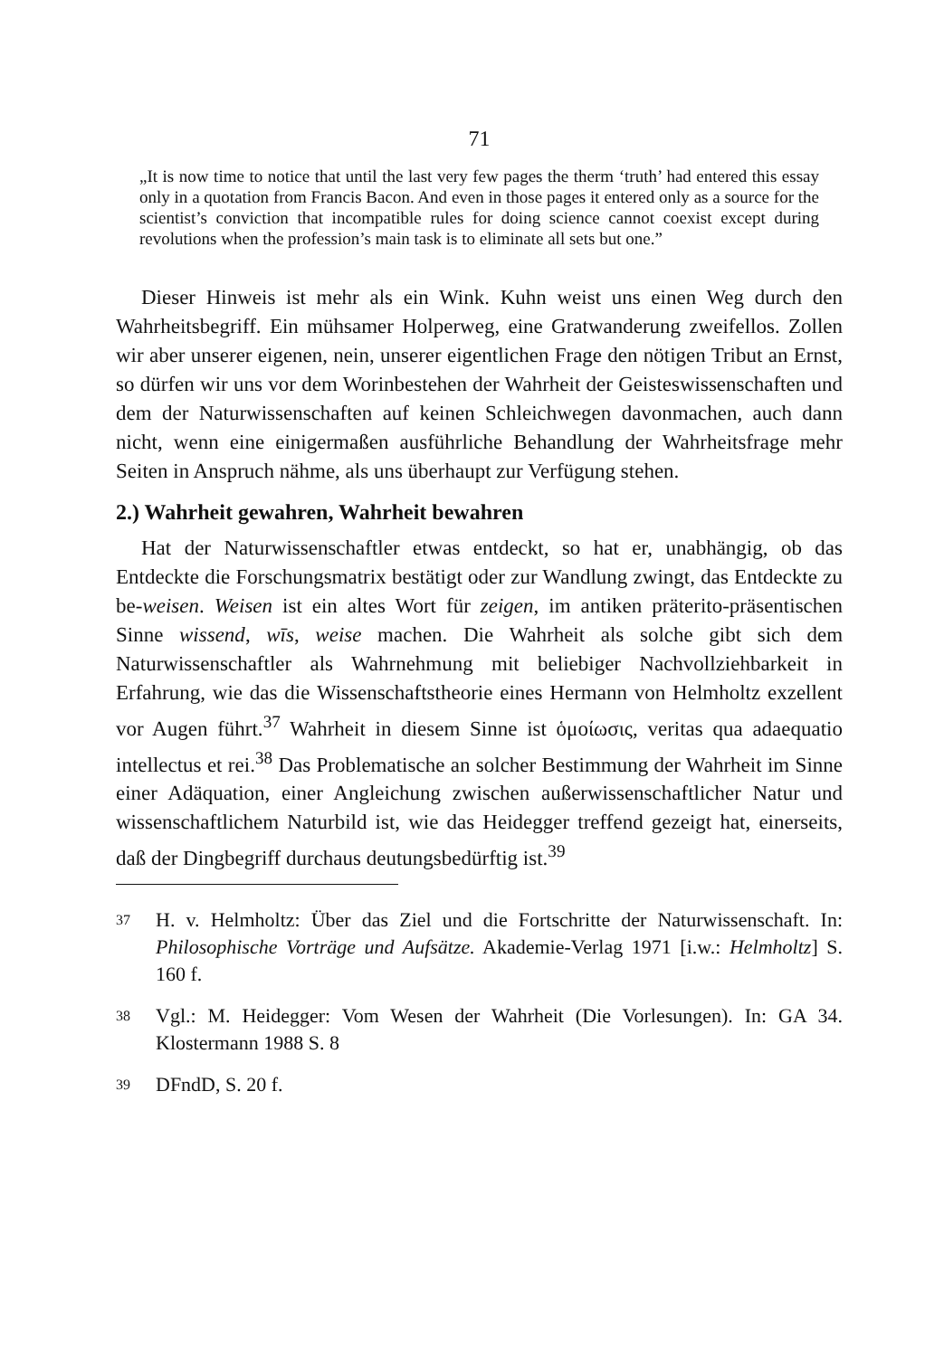71
„It is now time to notice that until the last very few pages the therm ‘truth’ had entered this essay only in a quotation from Francis Bacon. And even in those pages it entered only as a source for the scientist’s conviction that incompatible rules for doing science cannot coexist except during revolutions when the profession’s main task is to eliminate all sets but one.”
Dieser Hinweis ist mehr als ein Wink. Kuhn weist uns einen Weg durch den Wahrheitsbegriff. Ein mühsamer Holperweg, eine Gratwanderung zweifellos. Zollen wir aber unserer eigenen, nein, unserer eigentlichen Frage den nötigen Tribut an Ernst, so dürfen wir uns vor dem Worinbestehen der Wahrheit der Geisteswissenschaften und dem der Naturwissenschaften auf keinen Schleichwegen davonmachen, auch dann nicht, wenn eine einigermaßen ausführliche Behandlung der Wahrheitsfrage mehr Seiten in Anspruch nähme, als uns überhaupt zur Verfügung stehen.
2.) Wahrheit gewahren, Wahrheit bewahren
Hat der Naturwissenschaftler etwas entdeckt, so hat er, unabhängig, ob das Entdeckte die Forschungsmatrix bestätigt oder zur Wandlung zwingt, das Entdeckte zu be-weisen. Weisen ist ein altes Wort für zeigen, im antiken präterito-präsentischen Sinne wissend, wīs, weise machen. Die Wahrheit als solche gibt sich dem Naturwissenschaftler als Wahrnehmung mit beliebiger Nachvollziehbarkeit in Erfahrung, wie das die Wissenschaftstheorie eines Hermann von Helmholtz exzellent vor Augen führt.<sup>37</sup> Wahrheit in diesem Sinne ist ὁμοίωσις, veritas qua adaequatio intellectus et rei.<sup>38</sup> Das Problematische an solcher Bestimmung der Wahrheit im Sinne einer Adäquation, einer Angleichung zwischen außerwissenschaftlicher Natur und wissenschaftlichem Naturbild ist, wie das Heidegger treffend gezeigt hat, einerseits, daß der Dingbegriff durchaus deutungsbedürftig ist.<sup>39</sup>
37 H. v. Helmholtz: Über das Ziel und die Fortschritte der Naturwissenschaft. In: Philosophische Vorträge und Aufsätze. Akademie-Verlag 1971 [i.w.: Helmholtz] S. 160 f.
38 Vgl.: M. Heidegger: Vom Wesen der Wahrheit (Die Vorlesungen). In: GA 34. Klostermann 1988 S. 8
39 DFndD, S. 20 f.